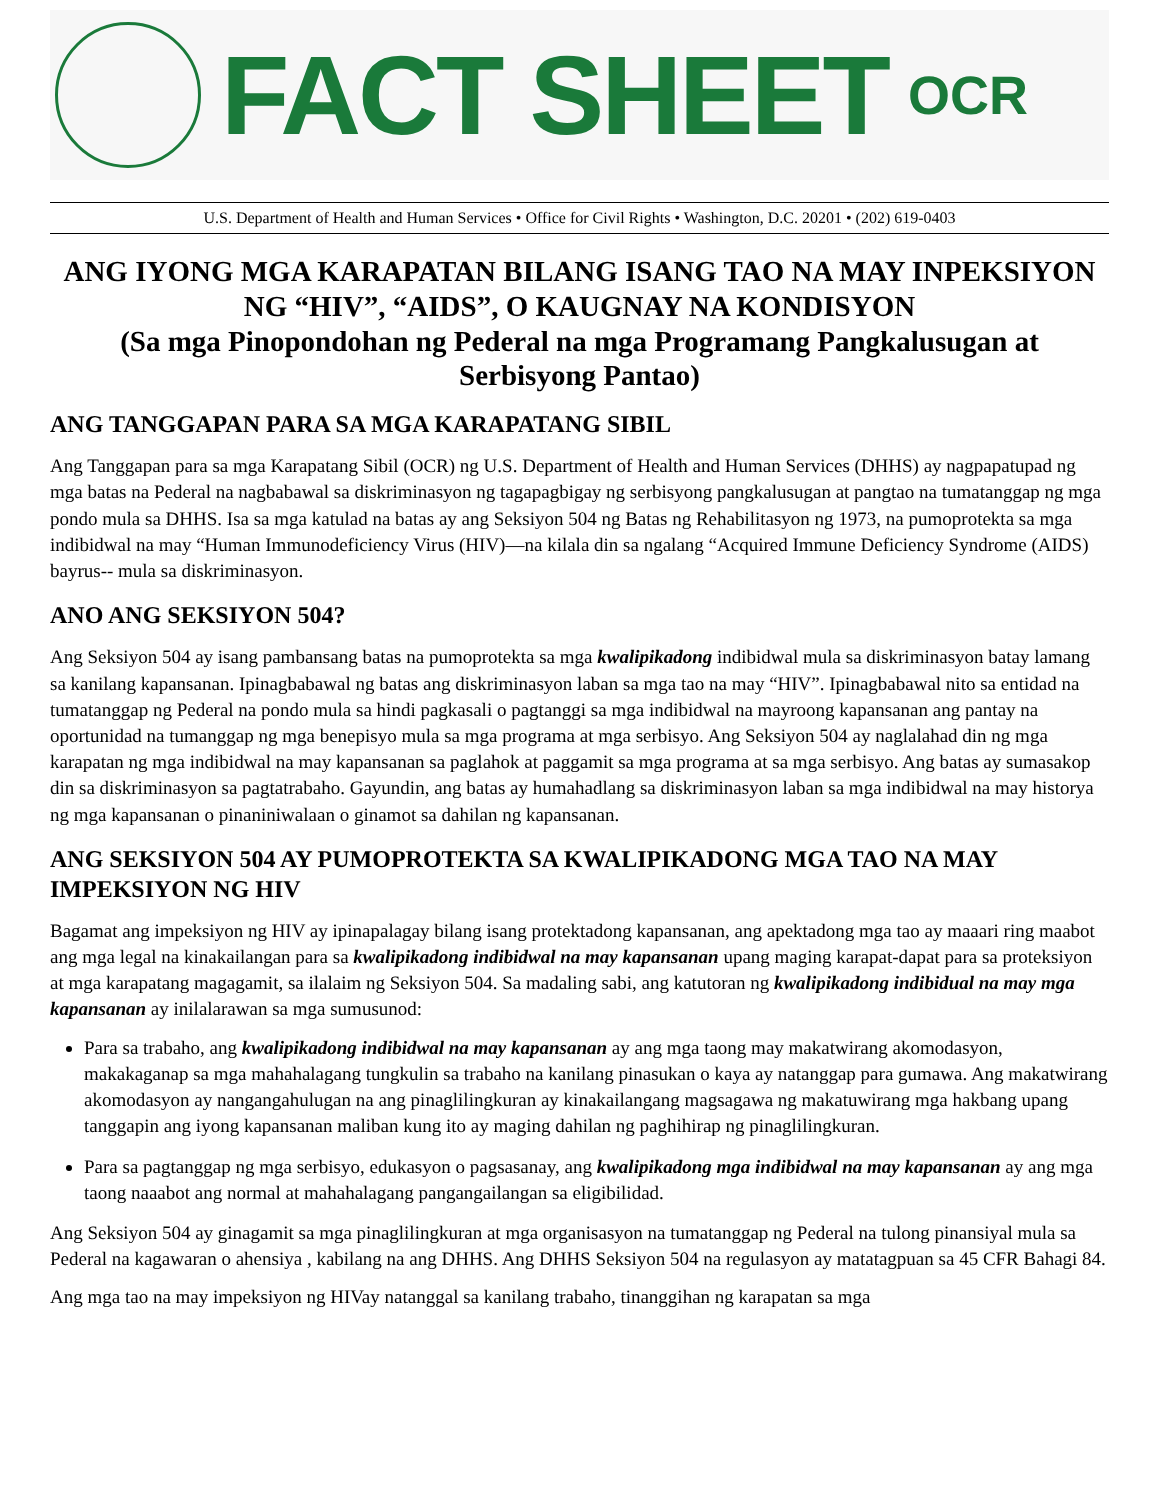FACT SHEET
OCR
U.S. Department of Health and Human Services • Office for Civil Rights • Washington, D.C. 20201 • (202) 619-0403
ANG IYONG MGA KARAPATAN BILANG ISANG TAO NA MAY INPEKSIYON NG “HIV”, “AIDS”, O KAUGNAY NA KONDISYON
(Sa mga Pinopondohan ng Pederal na mga Programang Pangkalusugan at Serbisyong Pantao)
ANG TANGGAPAN PARA SA MGA KARAPATANG SIBIL
Ang Tanggapan para sa mga Karapatang Sibil (OCR) ng U.S. Department of Health and Human Services (DHHS) ay nagpapatupad ng mga batas na Pederal na nagbabawal sa diskriminasyon ng tagapagbigay ng serbisyong pangkalusugan at pangtao na tumatanggap ng mga pondo mula sa DHHS. Isa sa mga katulad na batas ay ang Seksiyon 504 ng Batas ng Rehabilitasyon ng 1973, na pumoprotekta sa mga indibidwal na may “Human Immunodeficiency Virus (HIV)—na kilala din sa ngalang “Acquired Immune Deficiency Syndrome (AIDS) bayrus-- mula sa diskriminasyon.
ANO ANG SEKSIYON 504?
Ang Seksiyon 504 ay isang pambansang batas na pumoprotekta sa mga kwalipikadong indibidwal mula sa diskriminasyon batay lamang sa kanilang kapansanan. Ipinagbabawal ng batas ang diskriminasyon laban sa mga tao na may “HIV”. Ipinagbabawal nito sa entidad na tumatanggap ng Pederal na pondo mula sa hindi pagkasali o pagtanggi sa mga indibidwal na mayroong kapansanan ang pantay na oportunidad na tumanggap ng mga benepisyo mula sa mga programa at mga serbisyo. Ang Seksiyon 504 ay naglalahad din ng mga karapatan ng mga indibidwal na may kapansanan sa paglahok at paggamit sa mga programa at sa mga serbisyo. Ang batas ay sumasakop din sa diskriminasyon sa pagtatrabaho. Gayundin, ang batas ay humahadlang sa diskriminasyon laban sa mga indibidwal na may historya ng mga kapansanan o pinaniniwalaan o ginamot sa dahilan ng kapansanan.
ANG SEKSIYON 504 AY PUMOPROTEKTA SA KWALIPIKADONG MGA TAO NA MAY IMPEKSIYON NG HIV
Bagamat ang impeksiyon ng HIV ay ipinapalagay bilang isang protektadong kapansanan, ang apektadong mga tao ay maaari ring maabot ang mga legal na kinakailangan para sa kwalipikadong indibidwal na may kapansanan upang maging karapat-dapat para sa proteksiyon at mga karapatang magagamit, sa ilalaim ng Seksiyon 504. Sa madaling sabi, ang katutoran ng kwalipikadong indibidual na may mga kapansanan ay inilalarawan sa mga sumusunod:
Para sa trabaho, ang kwalipikadong indibidwal na may kapansanan ay ang mga taong may makatwirang akomodasyon, makakaganap sa mga mahahalagang tungkulin sa trabaho na kanilang pinasukan o kaya ay natanggap para gumawa. Ang makatwirang akomodasyon ay nangangahulugan na ang pinaglilingkuran ay kinakailangang magsagawa ng makatuwirang mga hakbang upang tanggapin ang iyong kapansanan maliban kung ito ay maging dahilan ng paghihirap ng pinaglilingkuran.
Para sa pagtanggap ng mga serbisyo, edukasyon o pagsasanay, ang kwalipikadong mga indibidwal na may kapansanan ay ang mga taong naaabot ang normal at mahahalagang pangangailangan sa eligibilidad.
Ang Seksiyon 504 ay ginagamit sa mga pinaglilingkuran at mga organisasyon na tumatanggap ng Pederal na tulong pinansiyal mula sa Pederal na kagawaran o ahensiya , kabilang na ang DHHS. Ang DHHS Seksiyon 504 na regulasyon ay matatagpuan sa 45 CFR Bahagi 84.
Ang mga tao na may impeksiyon ng HIVay natanggal sa kanilang trabaho, tinanggihan ng karapatan sa mga